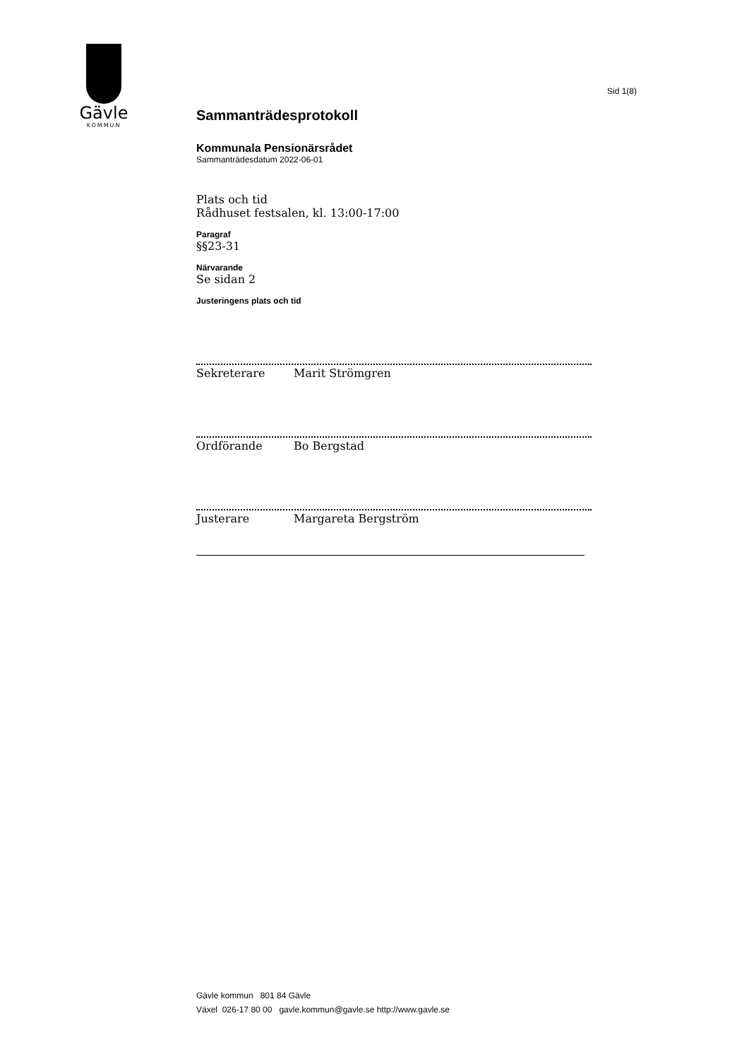Gävle
KOMMUN
Sid 1(8)
Sammanträdesprotokoll
Kommunala Pensionärsrådet
Sammanträdesdatum 2022-06-01
Plats och tid
Rådhuset festsalen, kl. 13:00-17:00
Paragraf
§§23-31
Närvarande
Se sidan 2
Justeringens plats och tid
Sekreterare Marit Strömgren
Ordförande Bo Bergstad
Justerare Margareta Bergström
Gävle kommun 801 84 Gävle
Växel 026-17 80 00 gavle.kommun@gavle.se http://www.gavle.se